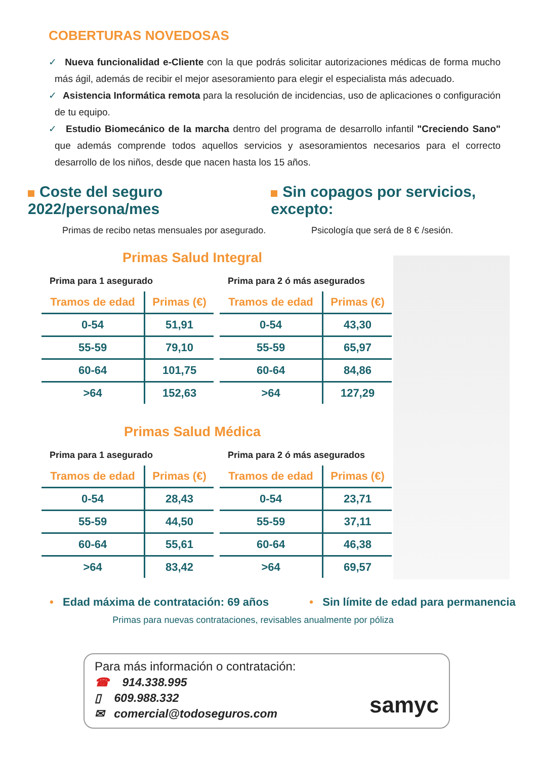COBERTURAS NOVEDOSAS
✓ Nueva funcionalidad e-Cliente con la que podrás solicitar autorizaciones médicas de forma mucho más ágil, además de recibir el mejor asesoramiento para elegir el especialista más adecuado.
✓ Asistencia Informática remota para la resolución de incidencias, uso de aplicaciones o configuración de tu equipo.
✓ Estudio Biomecánico de la marcha dentro del programa de desarrollo infantil "Creciendo Sano" que además comprende todos aquellos servicios y asesoramientos necesarios para el correcto desarrollo de los niños, desde que nacen hasta los 15 años.
Coste del seguro 2022/persona/mes
Sin copagos por servicios, excepto:
Primas de recibo netas mensuales por asegurado. Psicología que será de 8 € /sesión.
Primas Salud Integral
Prima para 1 asegurado
| Tramos de edad | Primas (€) |
| --- | --- |
| 0-54 | 51,91 |
| 55-59 | 79,10 |
| 60-64 | 101,75 |
| >64 | 152,63 |
Prima para 2 ó más asegurados
| Tramos de edad | Primas (€) |
| --- | --- |
| 0-54 | 43,30 |
| 55-59 | 65,97 |
| 60-64 | 84,86 |
| >64 | 127,29 |
Primas Salud Médica
Prima para 1 asegurado
| Tramos de edad | Primas (€) |
| --- | --- |
| 0-54 | 28,43 |
| 55-59 | 44,50 |
| 60-64 | 55,61 |
| >64 | 83,42 |
Prima para 2 ó más asegurados
| Tramos de edad | Primas (€) |
| --- | --- |
| 0-54 | 23,71 |
| 55-59 | 37,11 |
| 60-64 | 46,38 |
| >64 | 69,57 |
• Edad máxima de contratación: 69 años
• Sin límite de edad para permanencia
Primas para nuevas contrataciones, revisables anualmente por póliza
Para más información o contratación:
☎ 914.338.995
▯ 609.988.332
✉ comercial@todoseguros.com
samyc